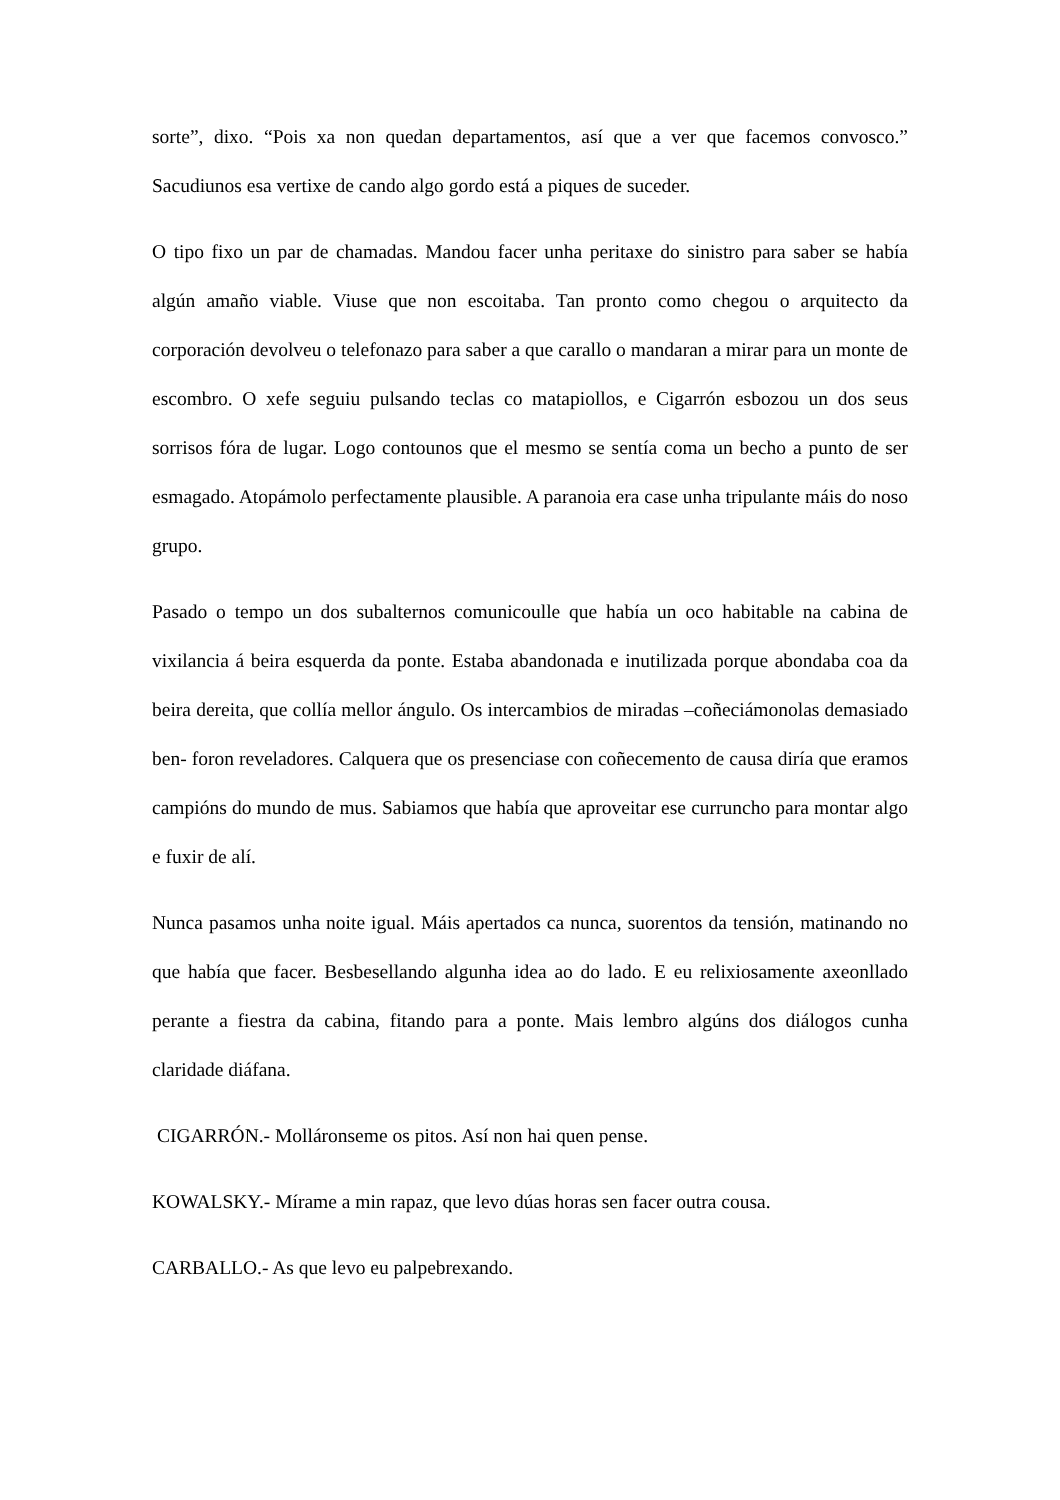sorte”, dixo. “Pois xa non quedan departamentos, así que a ver que facemos convosco.” Sacudiunos esa vertixe de cando algo gordo está a piques de suceder.
O tipo fixo un par de chamadas. Mandou facer unha peritaxe do sinistro para saber se había algún amaño viable. Viuse que non escoitaba. Tan pronto como chegou o arquitecto da corporación devolveu o telefonazo para saber a que carallo o mandaran a mirar para un monte de escombro. O xefe seguiu pulsando teclas co matapiollos, e Cigarrón esbozou un dos seus sorrisos fóra de lugar. Logo contounos que el mesmo se sentía coma un becho a punto de ser esmagado. Atopámolo perfectamente plausible. A paranoia era case unha tripulante máis do noso grupo.
Pasado o tempo un dos subalternos comunicoulle que había un oco habitable na cabina de vixilancia á beira esquerda da ponte. Estaba abandonada e inutilizada porque abondaba coa da beira dereita, que collía mellor ángulo. Os intercambios de miradas –coñeciámonolas demasiado ben- foron reveladores. Calquera que os presenciase con coñecemento de causa diría que eramos campións do mundo de mus. Sabiamos que había que aproveitar ese curruncho para montar algo e fuxir de alí.
Nunca pasamos unha noite igual. Máis apertados ca nunca, suorentos da tensión, matinando no que había que facer. Besbesellando algunha idea ao do lado. E eu relixiosamente axeonllado perante a fiestra da cabina, fitando para a ponte. Mais lembro algúns dos diálogos cunha claridade diáfana.
CIGARRÓN.- Molláronseme os pitos. Así non hai quen pense.
KOWALSKY.- Mírame a min rapaz, que levo dúas horas sen facer outra cousa.
CARBALLO.- As que levo eu palpebrexando.